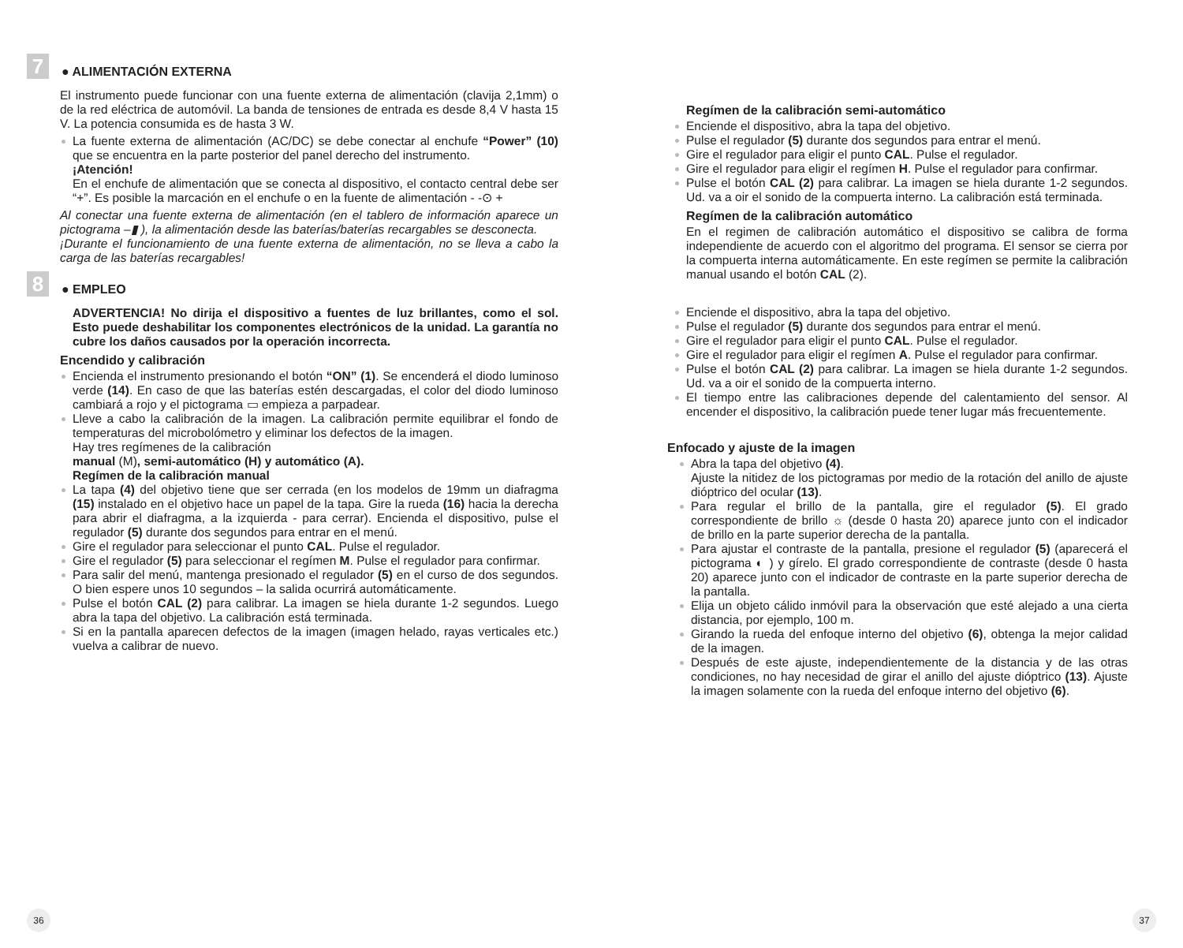7
● ALIMENTACIÓN EXTERNA
El instrumento puede funcionar con una fuente externa de alimentación (clavija 2,1mm) o de la red eléctrica de automóvil. La banda de tensiones de entrada es desde 8,4 V hasta 15 V. La potencia consumida es de hasta 3 W.
La fuente externa de alimentación (AC/DC) se debe conectar al enchufe “Power” (10) que se encuentra en la parte posterior del panel derecho del instrumento.
¡Atención!
En el enchufe de alimentación que se conecta al dispositivo, el contacto central debe ser “+”. Es posible la marcación en el enchufe o en la fuente de alimentación - -⊙ +
Al conectar una fuente externa de alimentación (en el tablero de información aparece un pictograma –▮ ), la alimentación desde las baterías/baterías recargables se desconecta.
¡Durante el funcionamiento de una fuente externa de alimentación, no se lleva a cabo la carga de las baterías recargables!
8
● EMPLEO
ADVERTENCIA! No dirija el dispositivo a fuentes de luz brillantes, como el sol. Esto puede deshabilitar los componentes electrónicos de la unidad. La garantía no cubre los daños causados por la operación incorrecta.
Encendido y calibración
Encienda el instrumento presionando el botón “ON” (1). Se encenderá el diodo luminoso verde (14). En caso de que las baterías estén descargadas, el color del diodo luminoso cambiará a rojo y el pictograma ▭ empieza a parpadear.
Lleve a cabo la calibración de la imagen. La calibración permite equilibrar el fondo de temperaturas del microbolómetro y eliminar los defectos de la imagen.
Hay tres regímenes de la calibración
manual (M), semi-automático (H) y automático (A).
Regímen de la calibración manual
La tapa (4) del objetivo tiene que ser cerrada (en los modelos de 19mm un diafragma (15) instalado en el objetivo hace un papel de la tapa. Gire la rueda (16) hacia la derecha para abrir el diafragma, a la izquierda - para cerrar). Encienda el dispositivo, pulse el regulador (5) durante dos segundos para entrar en el menú.
Gire el regulador para seleccionar el punto CAL. Pulse el regulador.
Gire el regulador (5) para seleccionar el regímen M. Pulse el regulador para confirmar.
Para salir del menú, mantenga presionado el regulador (5) en el curso de dos segundos. O bien espere unos 10 segundos – la salida ocurrirá automáticamente.
Pulse el botón CAL (2) para calibrar. La imagen se hiela durante 1-2 segundos. Luego abra la tapa del objetivo. La calibración está terminada.
Si en la pantalla aparecen defectos de la imagen (imagen helado, rayas verticales etc.) vuelva a calibrar de nuevo.
36
Regímen de la calibración semi-automático
Enciende el dispositivo, abra la tapa del objetivo.
Pulse el regulador (5) durante dos segundos para entrar el menú.
Gire el regulador para eligir el punto CAL. Pulse el regulador.
Gire el regulador para eligir el regímen H. Pulse el regulador para confirmar.
Pulse el botón CAL (2) para calibrar. La imagen se hiela durante 1-2 segundos. Ud. va a oir el sonido de la compuerta interno. La calibración está terminada.
Regímen de la calibración automático
En el regimen de calibración automático el dispositivo se calibra de forma independiente de acuerdo con el algoritmo del programa. El sensor se cierra por la compuerta interna automáticamente. En este regímen se permite la calibración manual usando el botón CAL (2).
Enciende el dispositivo, abra la tapa del objetivo.
Pulse el regulador (5) durante dos segundos para entrar el menú.
Gire el regulador para eligir el punto CAL. Pulse el regulador.
Gire el regulador para eligir el regímen A. Pulse el regulador para confirmar.
Pulse el botón CAL (2) para calibrar. La imagen se hiela durante 1-2 segundos. Ud. va a oir el sonido de la compuerta interno.
El tiempo entre las calibraciones depende del calentamiento del sensor. Al encender el dispositivo, la calibración puede tener lugar más frecuentemente.
Enfocado y ajuste de la imagen
Abra la tapa del objetivo (4).
Ajuste la nitidez de los pictogramas por medio de la rotación del anillo de ajuste dióptrico del ocular (13).
Para regular el brillo de la pantalla, gire el regulador (5). El grado correspondiente de brillo ☼ (desde 0 hasta 20) aparece junto con el indicador de brillo en la parte superior derecha de la pantalla.
Para ajustar el contraste de la pantalla, presione el regulador (5) (aparecerá el pictograma ◐ ) y gírelo. El grado correspondiente de contraste (desde 0 hasta 20) aparece junto con el indicador de contraste en la parte superior derecha de la pantalla.
Elija un objeto cálido inmóvil para la observación que esté alejado a una cierta distancia, por ejemplo, 100 m.
Girando la rueda del enfoque interno del objetivo (6), obtenga la mejor calidad de la imagen.
Después de este ajuste, independientemente de la distancia y de las otras condiciones, no hay necesidad de girar el anillo del ajuste dióptrico (13). Ajuste la imagen solamente con la rueda del enfoque interno del objetivo (6).
37